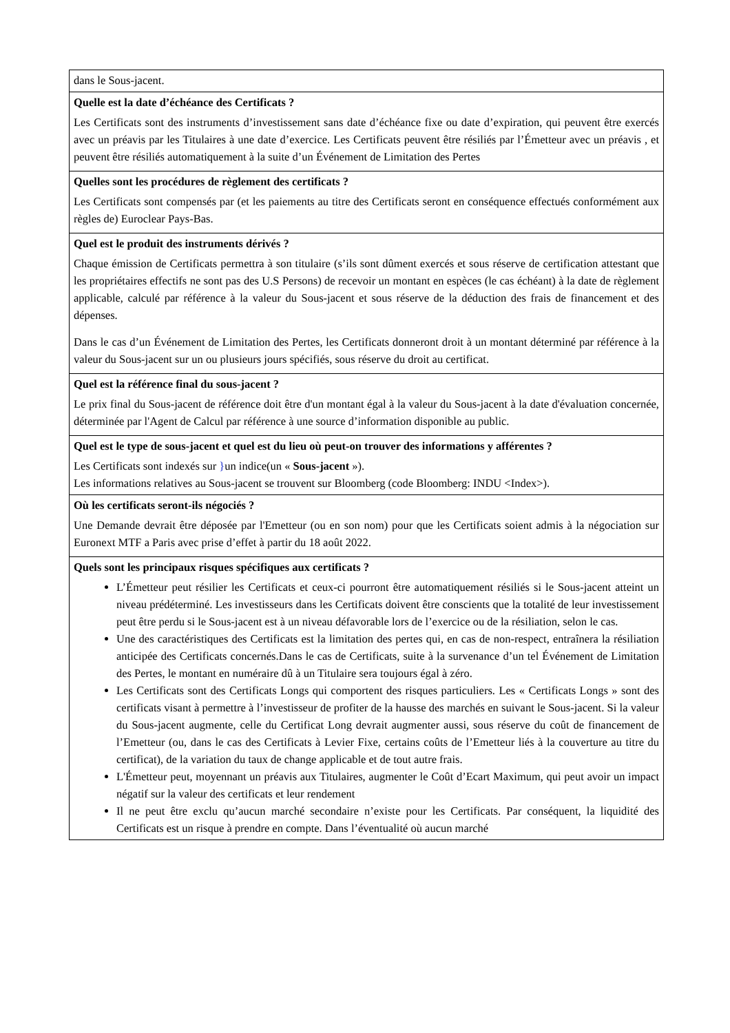| dans le Sous-jacent. |
| Quelle est la date d’échéance des Certificats ? Les Certificats sont des instruments d’investissement sans date d’échéance fixe ou date d’expiration, qui peuvent être exercés avec un préavis par les Titulaires à une date d’exercice. Les Certificats peuvent être résiliés par l’Émetteur avec un préavis , et peuvent être résiliés automatiquement à la suite d’un Événement de Limitation des Pertes |
| Quelles sont les procédures de règlement des certificats ? Les Certificats sont compensés par (et les paiements au titre des Certificats seront en conséquence effectués conformément aux règles de) Euroclear Pays-Bas. |
| Quel est le produit des instruments dérivés ? Chaque émission de Certificats permettra à son titulaire (s’ils sont dûment exercés et sous réserve de certification attestant que les propriétaires effectifs ne sont pas des U.S Persons) de recevoir un montant en espèces (le cas échéant) à la date de règlement applicable, calculé par référence à la valeur du Sous-jacent et sous réserve de la déduction des frais de financement et des dépenses. Dans le cas d’un Événement de Limitation des Pertes, les Certificats donneront droit à un montant déterminé par référence à la valeur du Sous-jacent sur un ou plusieurs jours spécifiés, sous réserve du droit au certificat. |
| Quel est la référence final du sous-jacent ? Le prix final du Sous-jacent de référence doit être d'un montant égal à la valeur du Sous-jacent à la date d'évaluation concernée, déterminée par l'Agent de Calcul par référence à une source d’information disponible au public. |
| Quel est le type de sous-jacent et quel est du lieu où peut-on trouver des informations y afférentes ? Les Certificats sont indexés sur } un indice(un « Sous-jacent »). Les informations relatives au Sous-jacent se trouvent sur Bloomberg (code Bloomberg: INDU <Index>). |
| Où les certificats seront-ils négociés ? Une Demande devrait être déposée par l'Emetteur (ou en son nom) pour que les Certificats soient admis à la négociation sur Euronext MTF a Paris avec prise d’effet à partir du 18 août 2022. |
| Quels sont les principaux risques spécifiques aux certificats ? L’Émetteur peut résilier les Certificats et ceux-ci pourront être automatiquement résiliés si le Sous-jacent atteint un niveau prédéterminé. Les investisseurs dans les Certificats doivent être conscients que la totalité de leur investissement peut être perdu si le Sous-jacent est à un niveau défavorable lors de l’exercice ou de la résiliation, selon le cas. Une des caractéristiques des Certificats est la limitation des pertes qui, en cas de non-respect, entraînera la résiliation anticipée des Certificats concernés.Dans le cas de Certificats, suite à la survenance d’un tel Événement de Limitation des Pertes, le montant en numéraire dû à un Titulaire sera toujours égal à zéro. Les Certificats sont des Certificats Longs qui comportent des risques particuliers. Les « Certificats Longs » sont des certificats visant à permettre à l’investisseur de profiter de la hausse des marchés en suivant le Sous-jacent. Si la valeur du Sous-jacent augmente, celle du Certificat Long devrait augmenter aussi, sous réserve du coût de financement de l’Emetteur (ou, dans le cas des Certificats à Levier Fixe, certains coûts de l’Emetteur liés à la couverture au titre du certificat), de la variation du taux de change applicable et de tout autre frais. L'Émetteur peut, moyennant un préavis aux Titulaires, augmenter le Coût d’Ecart Maximum, qui peut avoir un impact négatif sur la valeur des certificats et leur rendement Il ne peut être exclu qu’aucun marché secondaire n’existe pour les Certificats. Par conséquent, la liquidité des Certificats est un risque à prendre en compte. Dans l’éventualité où aucun marché |